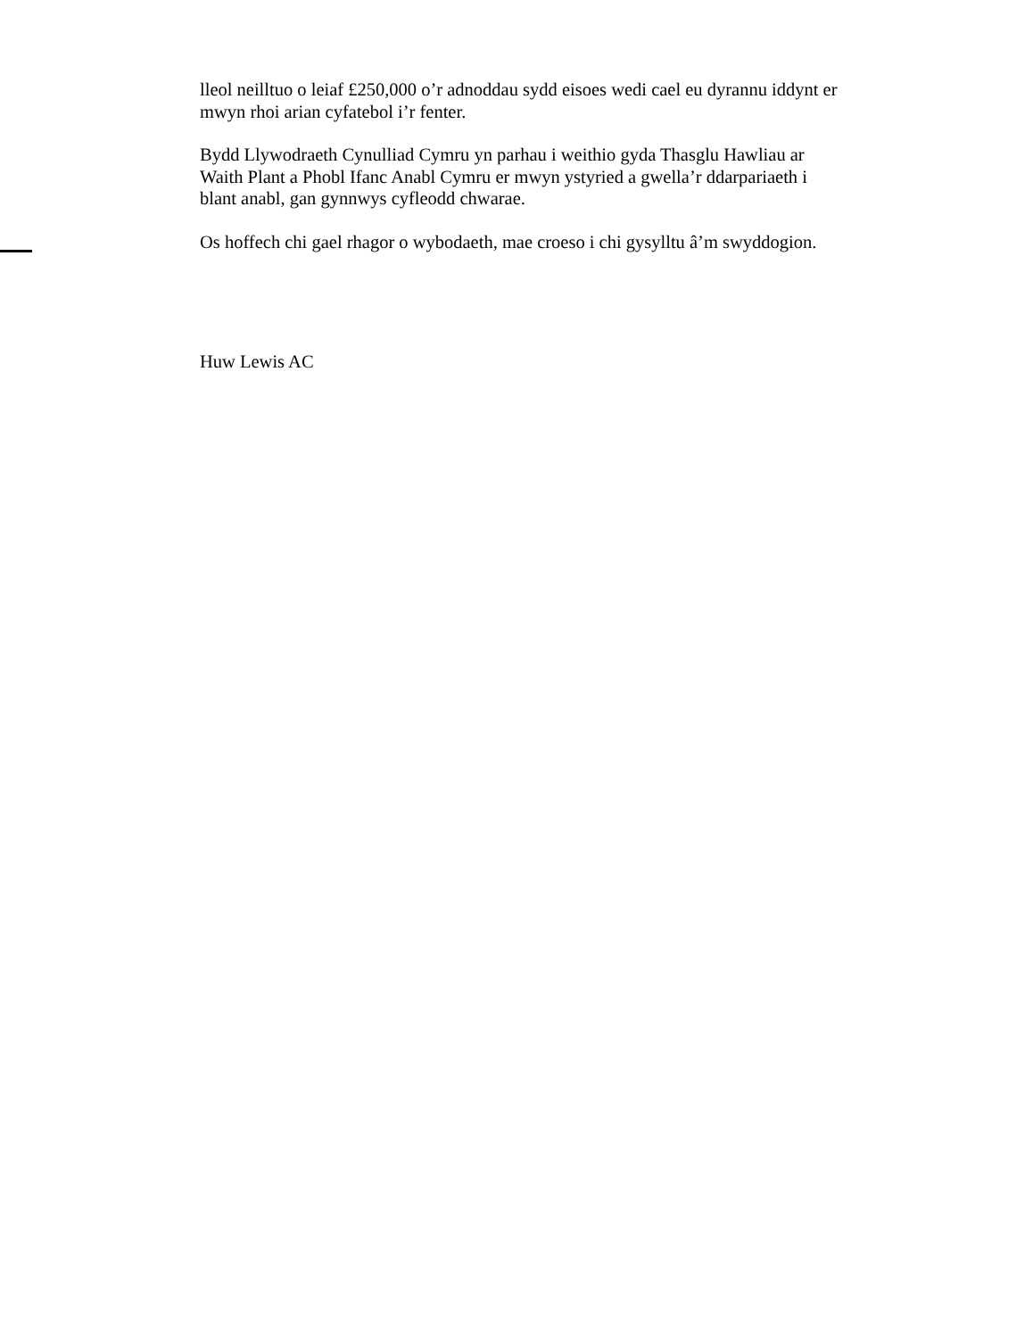lleol neilltuo o leiaf £250,000 o’r adnoddau sydd eisoes wedi cael eu dyrannu iddynt er mwyn rhoi arian cyfatebol i’r fenter.
Bydd Llywodraeth Cynulliad Cymru yn parhau i weithio gyda Thasglu Hawliau ar Waith Plant a Phobl Ifanc Anabl Cymru er mwyn ystyried a gwella’r ddarpariaeth i blant anabl, gan gynnwys cyfleodd chwarae.
Os hoffech chi gael rhagor o wybodaeth, mae croeso i chi gysylltu â’m swyddogion.
Huw Lewis AC